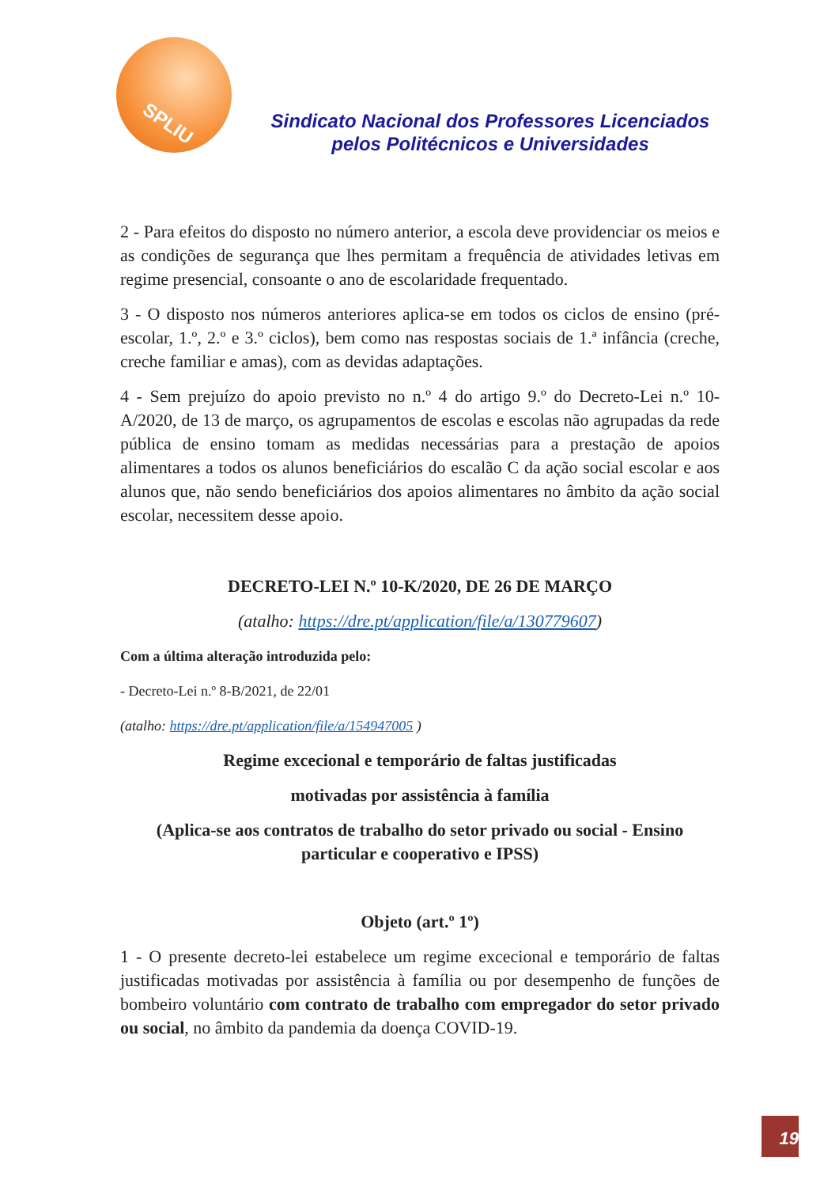SPLIU
Sindicato Nacional dos Professores Licenciados
pelos Politécnicos e Universidades
2 - Para efeitos do disposto no número anterior, a escola deve providenciar os meios e as condições de segurança que lhes permitam a frequência de atividades letivas em regime presencial, consoante o ano de escolaridade frequentado.
3 - O disposto nos números anteriores aplica-se em todos os ciclos de ensino (pré-escolar, 1.º, 2.º e 3.º ciclos), bem como nas respostas sociais de 1.ª infância (creche, creche familiar e amas), com as devidas adaptações.
4 - Sem prejuízo do apoio previsto no n.º 4 do artigo 9.º do Decreto-Lei n.º 10-A/2020, de 13 de março, os agrupamentos de escolas e escolas não agrupadas da rede pública de ensino tomam as medidas necessárias para a prestação de apoios alimentares a todos os alunos beneficiários do escalão C da ação social escolar e aos alunos que, não sendo beneficiários dos apoios alimentares no âmbito da ação social escolar, necessitem desse apoio.
DECRETO-LEI N.º 10-K/2020, DE 26 DE MARÇO
(atalho: https://dre.pt/application/file/a/130779607)
Com a última alteração introduzida pelo:
- Decreto-Lei n.º 8-B/2021, de 22/01
(atalho: https://dre.pt/application/file/a/154947005 )
Regime excecional e temporário de faltas justificadas
motivadas por assistência à família
(Aplica-se aos contratos de trabalho do setor privado ou social - Ensino particular e cooperativo e IPSS)
Objeto (art.º 1º)
1 - O presente decreto-lei estabelece um regime excecional e temporário de faltas justificadas motivadas por assistência à família ou por desempenho de funções de bombeiro voluntário com contrato de trabalho com empregador do setor privado ou social, no âmbito da pandemia da doença COVID-19.
19